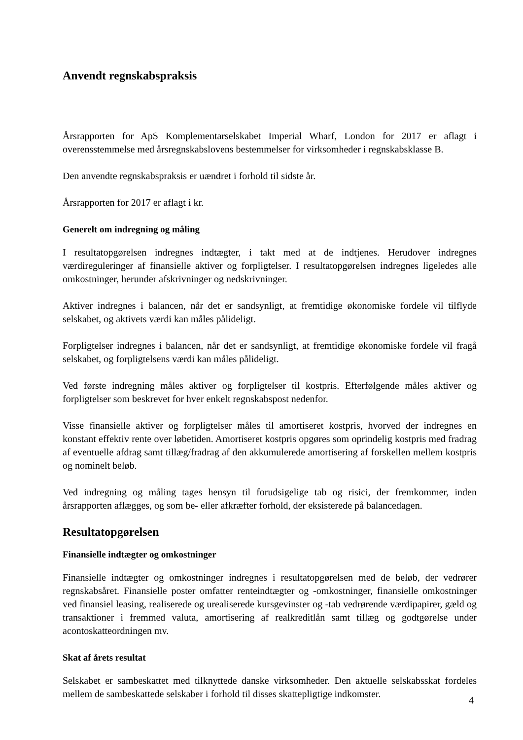Anvendt regnskabspraksis
Årsrapporten for ApS Komplementarselskabet Imperial Wharf, London for 2017 er aflagt i overensstemmelse med årsregnskabslovens bestemmelser for virksomheder i regnskabsklasse B.
Den anvendte regnskabspraksis er uændret i forhold til sidste år.
Årsrapporten for 2017 er aflagt i kr.
Generelt om indregning og måling
I resultatopgørelsen indregnes indtægter, i takt med at de indtjenes. Herudover indregnes værdireguleringer af finansielle aktiver og forpligtelser. I resultatopgørelsen indregnes ligeledes alle omkostninger, herunder afskrivninger og nedskrivninger.
Aktiver indregnes i balancen, når det er sandsynligt, at fremtidige økonomiske fordele vil tilflyde selskabet, og aktivets værdi kan måles pålideligt.
Forpligtelser indregnes i balancen, når det er sandsynligt, at fremtidige økonomiske fordele vil fragå selskabet, og forpligtelsens værdi kan måles pålideligt.
Ved første indregning måles aktiver og forpligtelser til kostpris. Efterfølgende måles aktiver og forpligtelser som beskrevet for hver enkelt regnskabspost nedenfor.
Visse finansielle aktiver og forpligtelser måles til amortiseret kostpris, hvorved der indregnes en konstant effektiv rente over løbetiden. Amortiseret kostpris opgøres som oprindelig kostpris med fradrag af eventuelle afdrag samt tillæg/fradrag af den akkumulerede amortisering af forskellen mellem kostpris og nominelt beløb.
Ved indregning og måling tages hensyn til forudsigelige tab og risici, der fremkommer, inden årsrapporten aflægges, og som be- eller afkræfter forhold, der eksisterede på balancedagen.
Resultatopgørelsen
Finansielle indtægter og omkostninger
Finansielle indtægter og omkostninger indregnes i resultatopgørelsen med de beløb, der vedrører regnskabsåret. Finansielle poster omfatter renteindtægter og -omkostninger, finansielle omkostninger ved finansiel leasing, realiserede og urealiserede kursgevinster og -tab vedrørende værdipapirer, gæld og transaktioner i fremmed valuta, amortisering af realkreditlån samt tillæg og godtgørelse under acontoskatteordningen mv.
Skat af årets resultat
Selskabet er sambeskattet med tilknyttede danske virksomheder. Den aktuelle selskabsskat fordeles mellem de sambeskattede selskaber i forhold til disses skattepligtige indkomster.
4